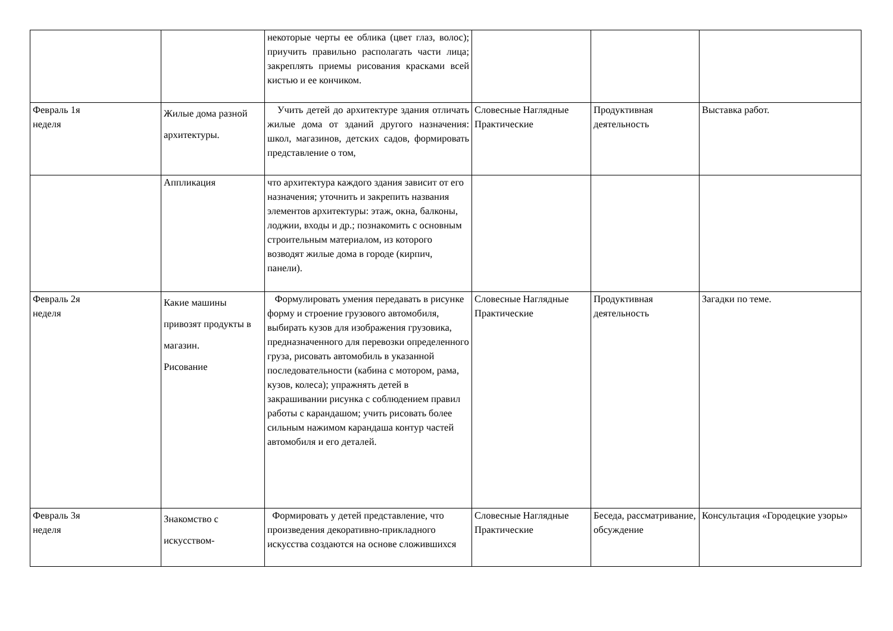| | | некоторые черты ее облика (цвет глаз, волос); приучить правильно располагать части лица; закреплять приемы рисования красками всей кистью и ее кончиком. | | | |
| Февраль 1я неделя | Жилые дома разной архитектуры. | Учить детей до архитектуре здания отличать жилые дома от зданий другого назначения: школ, магазинов, детских садов, формировать представление о том, | Словесные Наглядные Практические | Продуктивная деятельность | Выставка работ. |
| | Аппликация | что архитектура каждого здания зависит от его назначения; уточнить и закрепить названия элементов архитектуры: этаж, окна, балконы, лоджии, входы и др.; познакомить с основным строительным материалом, из которого возводят жилые дома в городе (кирпич, панели). | | | |
| Февраль 2я неделя | Какие машины привозят продукты в магазин. Рисование | Формулировать умения передавать в рисунке форму и строение грузового автомобиля, выбирать кузов для изображения грузовика, предназначенного для перевозки определенного груза, рисовать автомобиль в указанной последовательности (кабина с мотором, рама, кузов, колеса); упражнять детей в закрашивании рисунка с соблюдением правил работы с карандашом; учить рисовать более сильным нажимом карандаша контур частей автомобиля и его деталей. | Словесные Наглядные Практические | Продуктивная деятельность | Загадки по теме. |
| Февраль 3я неделя | Знакомство с искусством- | Формировать у детей представление, что произведения декоративно-прикладного искусства создаются на основе сложившихся | Словесные Наглядные Практические | Беседа, рассматривание, обсуждение | Консультация «Городецкие узоры» |